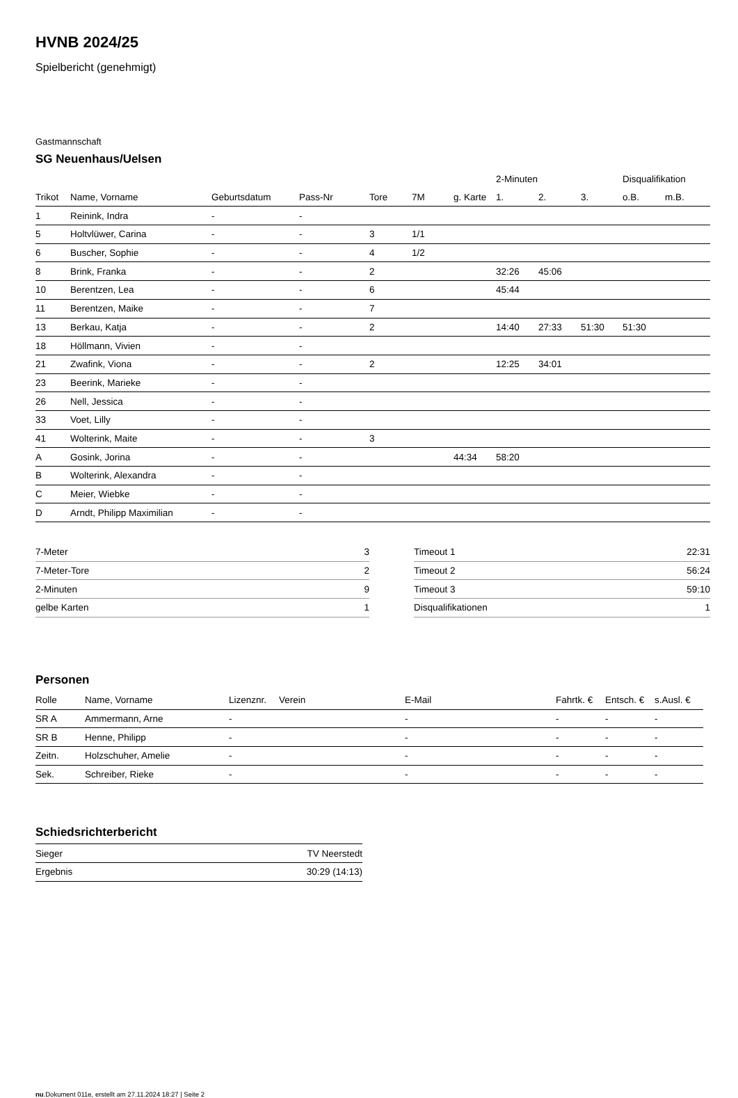HVNB 2024/25
Spielbericht (genehmigt)
Gastmannschaft
SG Neuenhaus/Uelsen
| | | | | | | | 2-Minuten | | | Disqualifikation | |
| --- | --- | --- | --- | --- | --- | --- | --- | --- | --- | --- | --- |
| Trikot | Name, Vorname | Geburtsdatum | Pass-Nr | Tore | 7M | g. Karte | 1. | 2. | 3. | o.B. | m.B. |
| 1 | Reinink, Indra | - | - | | | | | | | | |
| 5 | Holtvlüwer, Carina | - | - | 3 | 1/1 | | | | | | |
| 6 | Buscher, Sophie | - | - | 4 | 1/2 | | | | | | |
| 8 | Brink, Franka | - | - | 2 | | | 32:26 | 45:06 | | | |
| 10 | Berentzen, Lea | - | - | 6 | | | 45:44 | | | | |
| 11 | Berentzen, Maike | - | - | 7 | | | | | | | |
| 13 | Berkau, Katja | - | - | 2 | | | 14:40 | 27:33 | 51:30 | 51:30 | |
| 18 | Höllmann, Vivien | - | - | | | | | | | | |
| 21 | Zwafink, Viona | - | - | 2 | | | 12:25 | 34:01 | | | |
| 23 | Beerink, Marieke | - | - | | | | | | | | |
| 26 | Nell, Jessica | - | - | | | | | | | | |
| 33 | Voet, Lilly | - | - | | | | | | | | |
| 41 | Wolterink, Maite | - | - | 3 | | | | | | | |
| A | Gosink, Jorina | - | - | | | 44:34 | 58:20 | | | | |
| B | Wolterink, Alexandra | - | - | | | | | | | | |
| C | Meier, Wiebke | - | - | | | | | | | | |
| D | Arndt, Philipp Maximilian | - | - | | | | | | | | |
| 7-Meter | 3 |
| 7-Meter-Tore | 2 |
| 2-Minuten | 9 |
| gelbe Karten | 1 |
| Timeout 1 | 22:31 |
| Timeout 2 | 56:24 |
| Timeout 3 | 59:10 |
| Disqualifikationen | 1 |
Personen
| Rolle | Name, Vorname | Lizenznr. | Verein | E-Mail | Fahrtk. € | Entsch. € | s.Ausl. € |
| --- | --- | --- | --- | --- | --- | --- | --- |
| SR A | Ammermann, Arne | - | | - | - | - | - |
| SR B | Henne, Philipp | - | | - | - | - | - |
| Zeitn. | Holzschuher, Amelie | - | | - | - | - | - |
| Sek. | Schreiber, Rieke | - | | - | - | - | - |
Schiedsrichterbericht
| Sieger | TV Neerstedt |
| Ergebnis | 30:29 (14:13) |
nu.Dokument 011e, erstellt am 27.11.2024 18:27 | Seite 2